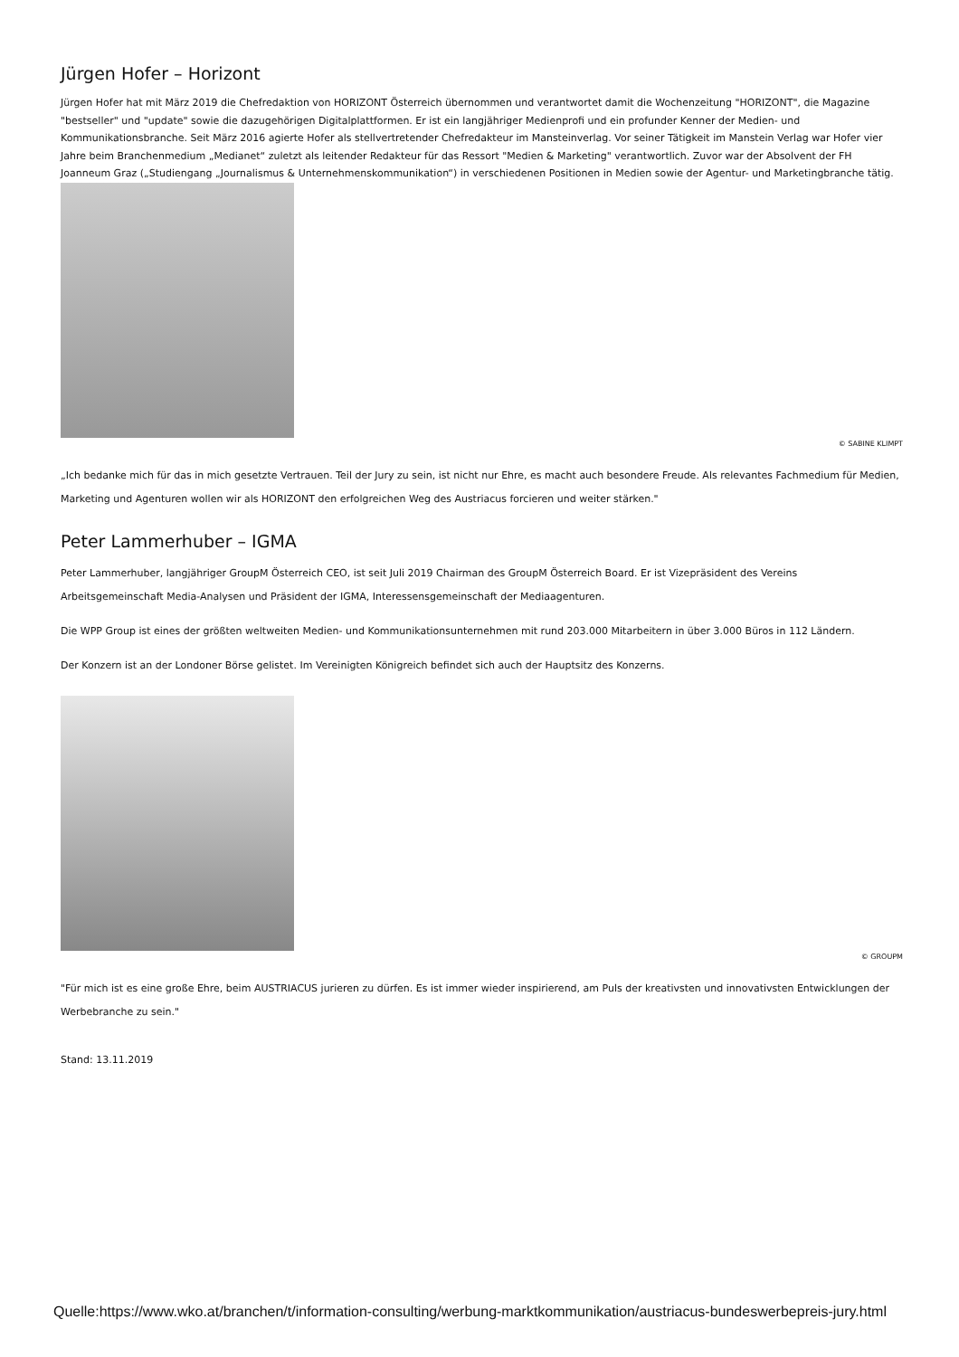Jürgen Hofer – Horizont
Jürgen Hofer hat mit März 2019 die Chefredaktion von HORIZONT Österreich übernommen und verantwortet damit die Wochenzeitung "HORIZONT", die Magazine "bestseller" und "update" sowie die dazugehörigen Digitalplattformen. Er ist ein langjähriger Medienprofi und ein profunder Kenner der Medien- und Kommunikationsbranche. Seit März 2016 agierte Hofer als stellvertretender Chefredakteur im Mansteinverlag. Vor seiner Tätigkeit im Manstein Verlag war Hofer vier Jahre beim Branchenmedium „Medianet“ zuletzt als leitender Redakteur für das Ressort "Medien & Marketing" verantwortlich. Zuvor war der Absolvent der FH Joanneum Graz („Studiengang „Journalismus & Unternehmenskommunikation“) in verschiedenen Positionen in Medien sowie der Agentur- und Marketingbranche tätig.
© SABINE KLIMPT
„Ich bedanke mich für das in mich gesetzte Vertrauen. Teil der Jury zu sein, ist nicht nur Ehre, es macht auch besondere Freude. Als relevantes Fachmedium für Medien, Marketing und Agenturen wollen wir als HORIZONT den erfolgreichen Weg des Austriacus forcieren und weiter stärken."
Peter Lammerhuber – IGMA
Peter Lammerhuber, langjähriger GroupM Österreich CEO, ist seit Juli 2019 Chairman des GroupM Österreich Board. Er ist Vizepräsident des Vereins Arbeitsgemeinschaft Media-Analysen und Präsident der IGMA, Interessensgemeinschaft der Mediaagenturen.
Die WPP Group ist eines der größten weltweiten Medien- und Kommunikationsunternehmen mit rund 203.000 Mitarbeitern in über 3.000 Büros in 112 Ländern.
Der Konzern ist an der Londoner Börse gelistet. Im Vereinigten Königreich befindet sich auch der Hauptsitz des Konzerns.
© GROUPM
"Für mich ist es eine große Ehre, beim AUSTRIACUS jurieren zu dürfen. Es ist immer wieder inspirierend, am Puls der kreativsten und innovativsten Entwicklungen der Werbebranche zu sein."
Stand: 13.11.2019
Quelle:https://www.wko.at/branchen/t/information-consulting/werbung-marktkommunikation/austriacus-bundeswerbepreis-jury.html